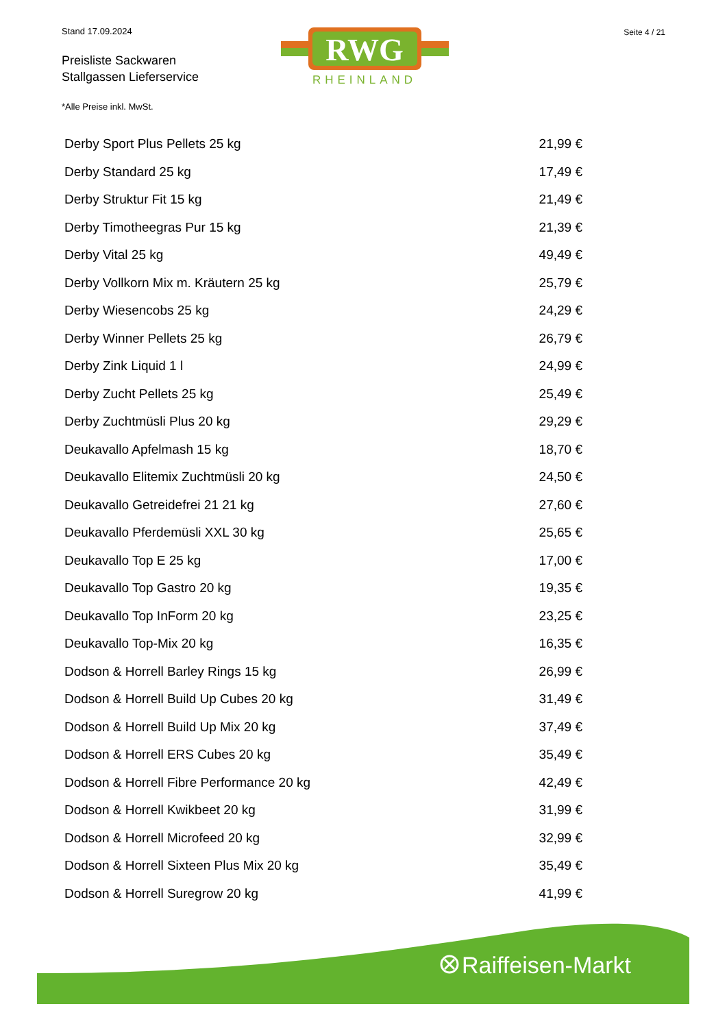Stand 17.09.2024
Preisliste Sackwaren
Stallgassen Lieferservice
RWG
RHEINLAND
Seite 4 / 21
*Alle Preise inkl. MwSt.
| Derby Sport Plus Pellets 25 kg | 21,99 € |
| Derby Standard 25 kg | 17,49 € |
| Derby Struktur Fit 15 kg | 21,49 € |
| Derby Timotheegras Pur 15 kg | 21,39 € |
| Derby Vital 25 kg | 49,49 € |
| Derby Vollkorn Mix m. Kräutern 25 kg | 25,79 € |
| Derby Wiesencobs 25 kg | 24,29 € |
| Derby Winner Pellets 25 kg | 26,79 € |
| Derby Zink Liquid 1 l | 24,99 € |
| Derby Zucht Pellets 25 kg | 25,49 € |
| Derby Zuchtmüsli Plus 20 kg | 29,29 € |
| Deukavallo Apfelmash 15 kg | 18,70 € |
| Deukavallo Elitemix Zuchtmüsli 20 kg | 24,50 € |
| Deukavallo Getreidefrei 21 21 kg | 27,60 € |
| Deukavallo Pferdemüsli XXL 30 kg | 25,65 € |
| Deukavallo Top E 25 kg | 17,00 € |
| Deukavallo Top Gastro 20 kg | 19,35 € |
| Deukavallo Top InForm 20 kg | 23,25 € |
| Deukavallo Top-Mix 20 kg | 16,35 € |
| Dodson & Horrell Barley Rings 15 kg | 26,99 € |
| Dodson & Horrell Build Up Cubes 20 kg | 31,49 € |
| Dodson & Horrell Build Up Mix 20 kg | 37,49 € |
| Dodson & Horrell ERS Cubes 20 kg | 35,49 € |
| Dodson & Horrell Fibre Performance 20 kg | 42,49 € |
| Dodson & Horrell Kwikbeet 20 kg | 31,99 € |
| Dodson & Horrell Microfeed 20 kg | 32,99 € |
| Dodson & Horrell Sixteen Plus Mix 20 kg | 35,49 € |
| Dodson & Horrell Suregrow 20 kg | 41,99 € |
Raiffeisen-Markt